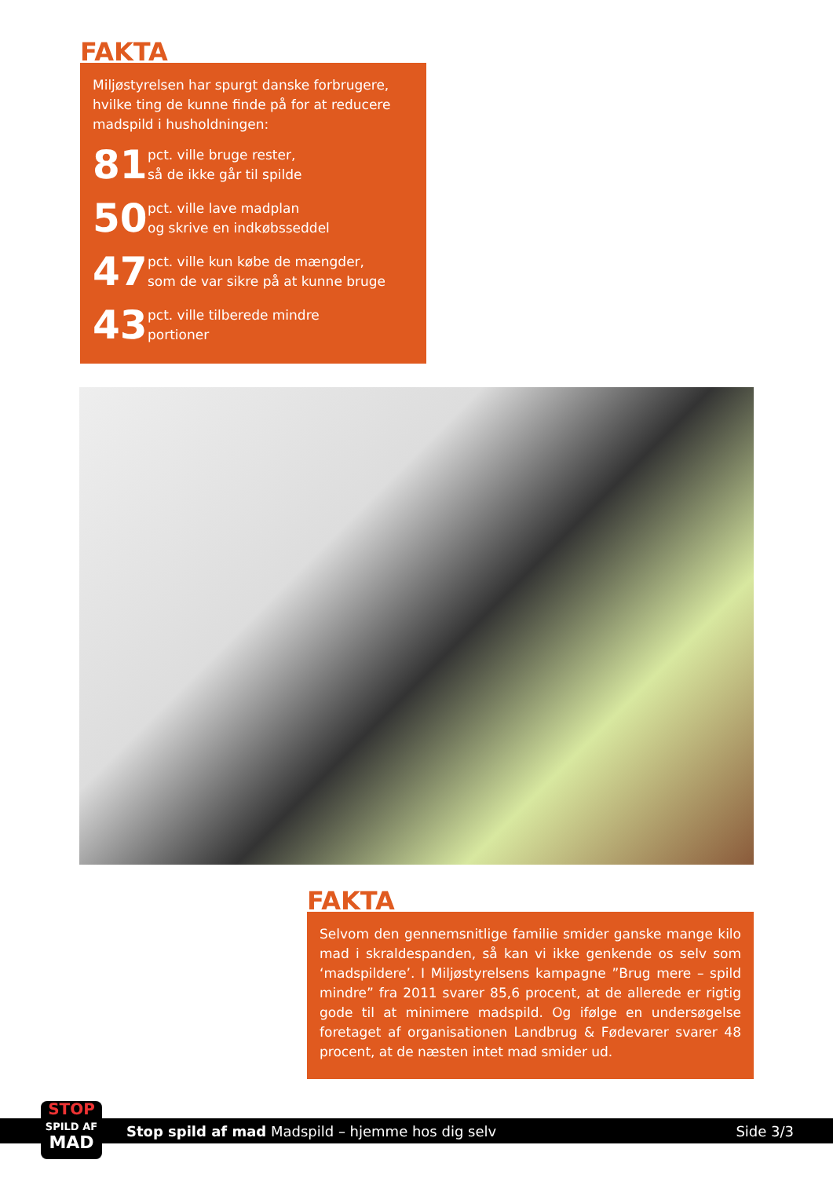FAKTA
Miljøstyrelsen har spurgt danske forbrugere, hvilke ting de kunne finde på for at reducere madspild i husholdningen:
81
pct. ville bruge rester,
så de ikke går til spilde
50
pct. ville lave madplan
og skrive en indkøbsseddel
47
pct. ville kun købe de mængder,
som de var sikre på at kunne bruge
43
pct. ville tilberede mindre
portioner
FAKTA
Selvom den gennemsnitlige familie smider ganske mange kilo mad i skraldespanden, så kan vi ikke genkende os selv som ‘madspildere’. I Miljøstyrelsens kampagne ”Brug mere – spild mindre” fra 2011 svarer 85,6 procent, at de allerede er rigtig gode til at minimere madspild. Og ifølge en undersø­gelse foretaget af organisationen Landbrug & Fødevarer sva­rer 48 procent, at de næsten intet mad smider ud.
Stop spild af mad Madspild – hjemme hos dig selv Side 3/3
STOP
SPILD AF
MAD